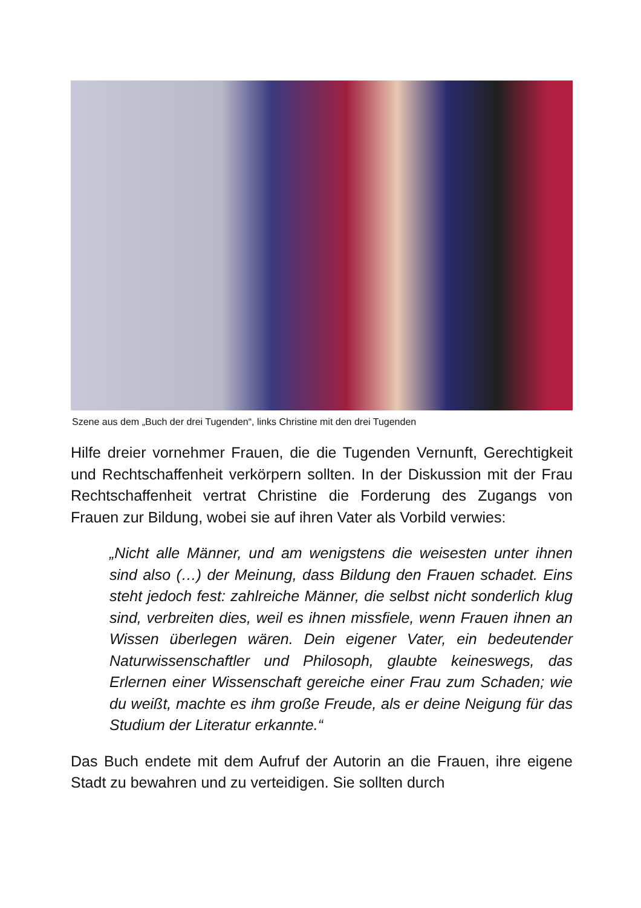Szene aus dem „Buch der drei Tugenden“, links Christine mit den drei Tugenden
Hilfe dreier vornehmer Frauen, die die Tugenden Vernunft, Gerechtigkeit und Rechtschaffenheit verkörpern sollten. In der Diskussion mit der Frau Rechtschaffenheit vertrat Christine die Forderung des Zugangs von Frauen zur Bildung, wobei sie auf ihren Vater als Vorbild verwies:
„Nicht alle Männer, und am wenigstens die weisesten unter ihnen sind also (…) der Meinung, dass Bildung den Frauen schadet. Eins steht jedoch fest: zahlreiche Männer, die selbst nicht sonderlich klug sind, verbreiten dies, weil es ihnen missfiele, wenn Frauen ihnen an Wissen überlegen wären. Dein eigener Vater, ein bedeutender Naturwissenschaftler und Philosoph, glaubte keineswegs, das Erlernen einer Wissenschaft gereiche einer Frau zum Schaden; wie du weißt, machte es ihm große Freude, als er deine Neigung für das Studium der Literatur erkannte.“
Das Buch endete mit dem Aufruf der Autorin an die Frauen, ihre eigene Stadt zu bewahren und zu verteidigen. Sie sollten durch